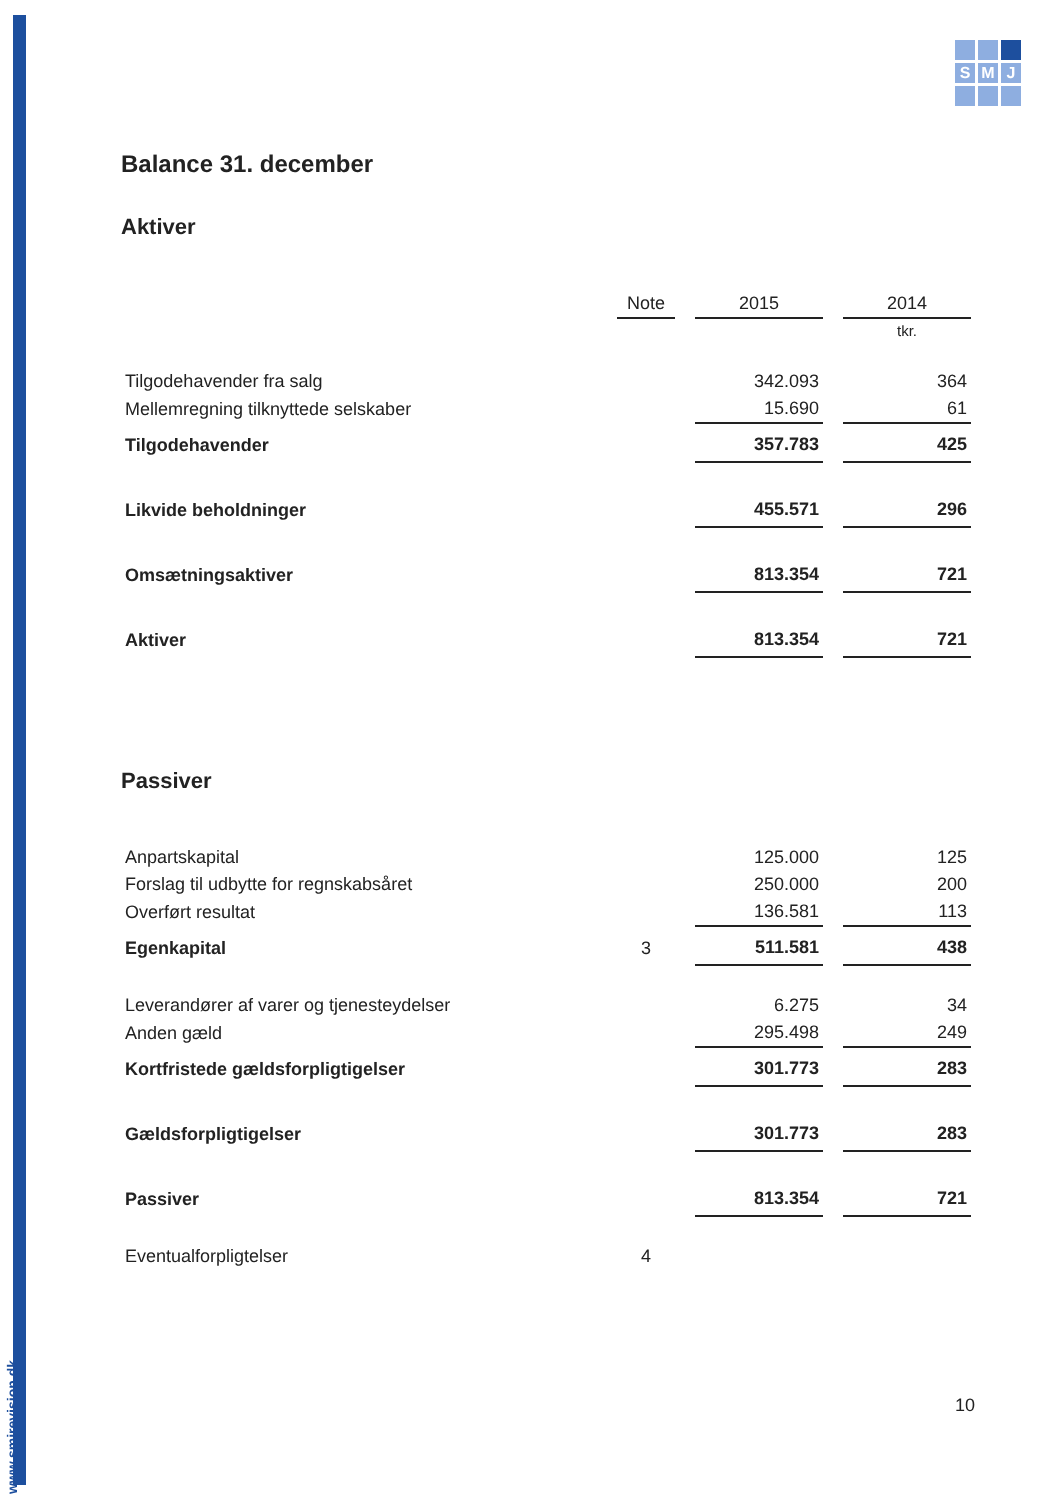www.smjrevision.dk
S
M
J
Balance 31. december
Aktiver
| | Note | 2015 | 2014 |
| --- | --- | --- | --- |
| | | | tkr. |
| Tilgodehavender fra salg | | 342.093 | 364 |
| Mellemregning tilknyttede selskaber | | 15.690 | 61 |
| Tilgodehavender | | 357.783 | 425 |
| Likvide beholdninger | | 455.571 | 296 |
| Omsætningsaktiver | | 813.354 | 721 |
| Aktiver | | 813.354 | 721 |
Passiver
| Anpartskapital | | 125.000 | 125 |
| Forslag til udbytte for regnskabsåret | | 250.000 | 200 |
| Overført resultat | | 136.581 | 113 |
| Egenkapital | 3 | 511.581 | 438 |
| Leverandører af varer og tjenesteydelser | | 6.275 | 34 |
| Anden gæld | | 295.498 | 249 |
| Kortfristede gældsforpligtigelser | | 301.773 | 283 |
| Gældsforpligtigelser | | 301.773 | 283 |
| Passiver | | 813.354 | 721 |
| Eventualforpligtelser | 4 | | |
10